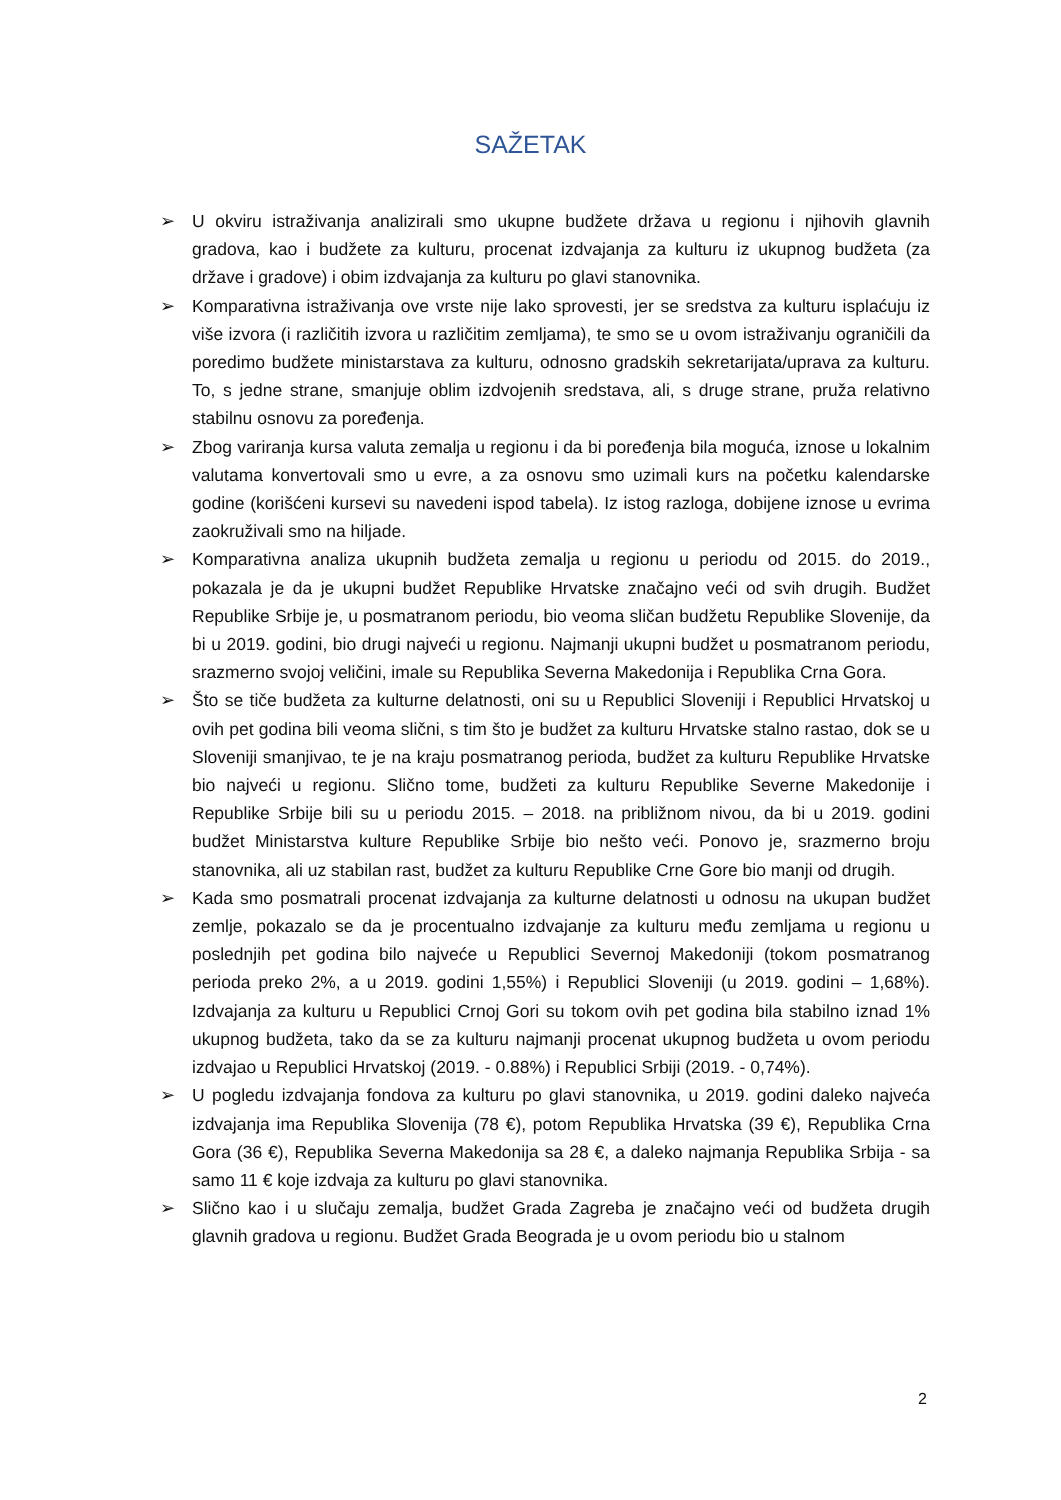SAŽETAK
➢ U okviru istraživanja analizirali smo ukupne budžete država u regionu i njihovih glavnih gradova, kao i budžete za kulturu, procenat izdvajanja za kulturu iz ukupnog budžeta (za države i gradove) i obim izdvajanja za kulturu po glavi stanovnika.
➢ Komparativna istraživanja ove vrste nije lako sprovesti, jer se sredstva za kulturu isplaćuju iz više izvora (i različitih izvora u različitim zemljama), te smo se u ovom istraživanju ograničili da poredimo budžete ministarstava za kulturu, odnosno gradskih sekretarijata/uprava za kulturu. To, s jedne strane, smanjuje oblim izdvojenih sredstava, ali, s druge strane, pruža relativno stabilnu osnovu za poređenja.
➢ Zbog variranja kursa valuta zemalja u regionu i da bi poređenja bila moguća, iznose u lokalnim valutama konvertovali smo u evre, a za osnovu smo uzimali kurs na početku kalendarske godine (korišćeni kursevi su navedeni ispod tabela). Iz istog razloga, dobijene iznose u evrima zaokruživali smo na hiljade.
➢ Komparativna analiza ukupnih budžeta zemalja u regionu u periodu od 2015. do 2019., pokazala je da je ukupni budžet Republike Hrvatske značajno veći od svih drugih. Budžet Republike Srbije je, u posmatranom periodu, bio veoma sličan budžetu Republike Slovenije, da bi u 2019. godini, bio drugi najveći u regionu. Najmanji ukupni budžet u posmatranom periodu, srazmerno svojoj veličini, imale su Republika Severna Makedonija i Republika Crna Gora.
➢ Što se tiče budžeta za kulturne delatnosti, oni su u Republici Sloveniji i Republici Hrvatskoj u ovih pet godina bili veoma slični, s tim što je budžet za kulturu Hrvatske stalno rastao, dok se u Sloveniji smanjivao, te je na kraju posmatranog perioda, budžet za kulturu Republike Hrvatske bio najveći u regionu. Slično tome, budžeti za kulturu Republike Severne Makedonije i Republike Srbije bili su u periodu 2015. – 2018. na približnom nivou, da bi u 2019. godini budžet Ministarstva kulture Republike Srbije bio nešto veći. Ponovo je, srazmerno broju stanovnika, ali uz stabilan rast, budžet za kulturu Republike Crne Gore bio manji od drugih.
➢ Kada smo posmatrali procenat izdvajanja za kulturne delatnosti u odnosu na ukupan budžet zemlje, pokazalo se da je procentualno izdvajanje za kulturu među zemljama u regionu u poslednjih pet godina bilo najveće u Republici Severnoj Makedoniji (tokom posmatranog perioda preko 2%, a u 2019. godini 1,55%) i Republici Sloveniji (u 2019. godini – 1,68%). Izdvajanja za kulturu u Republici Crnoj Gori su tokom ovih pet godina bila stabilno iznad 1% ukupnog budžeta, tako da se za kulturu najmanji procenat ukupnog budžeta u ovom periodu izdvajao u Republici Hrvatskoj (2019. - 0.88%) i Republici Srbiji (2019. - 0,74%).
➢ U pogledu izdvajanja fondova za kulturu po glavi stanovnika, u 2019. godini daleko najveća izdvajanja ima Republika Slovenija (78 €), potom Republika Hrvatska (39 €), Republika Crna Gora (36 €), Republika Severna Makedonija sa 28 €, a daleko najmanja Republika Srbija - sa samo 11 € koje izdvaja za kulturu po glavi stanovnika.
➢ Slično kao i u slučaju zemalja, budžet Grada Zagreba je značajno veći od budžeta drugih glavnih gradova u regionu. Budžet Grada Beograda je u ovom periodu bio u stalnom
2